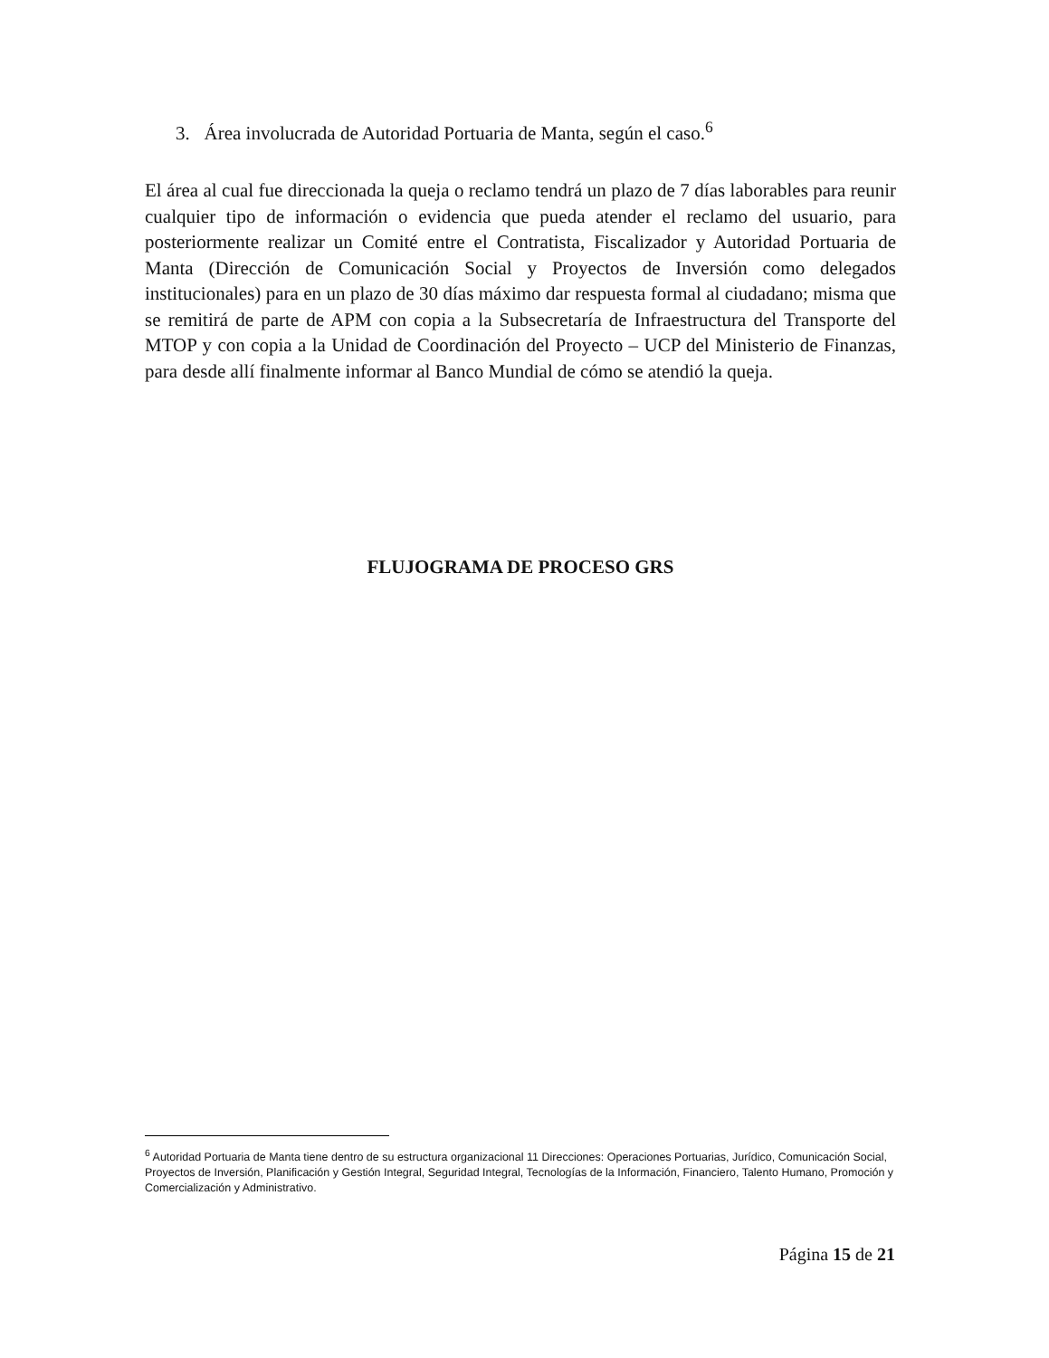3. Área involucrada de Autoridad Portuaria de Manta, según el caso.<sup>6</sup>
El área al cual fue direccionada la queja o reclamo tendrá un plazo de 7 días laborables para reunir cualquier tipo de información o evidencia que pueda atender el reclamo del usuario, para posteriormente realizar un Comité entre el Contratista, Fiscalizador y Autoridad Portuaria de Manta (Dirección de Comunicación Social y Proyectos de Inversión como delegados institucionales) para en un plazo de 30 días máximo dar respuesta formal al ciudadano; misma que se remitirá de parte de APM con copia a la Subsecretaría de Infraestructura del Transporte del MTOP y con copia a la Unidad de Coordinación del Proyecto – UCP del Ministerio de Finanzas, para desde allí finalmente informar al Banco Mundial de cómo se atendió la queja.
FLUJOGRAMA DE PROCESO GRS
<sup>6</sup> Autoridad Portuaria de Manta tiene dentro de su estructura organizacional 11 Direcciones: Operaciones Portuarias, Jurídico, Comunicación Social, Proyectos de Inversión, Planificación y Gestión Integral, Seguridad Integral, Tecnologías de la Información, Financiero, Talento Humano, Promoción y Comercialización y Administrativo.
Página 15 de 21